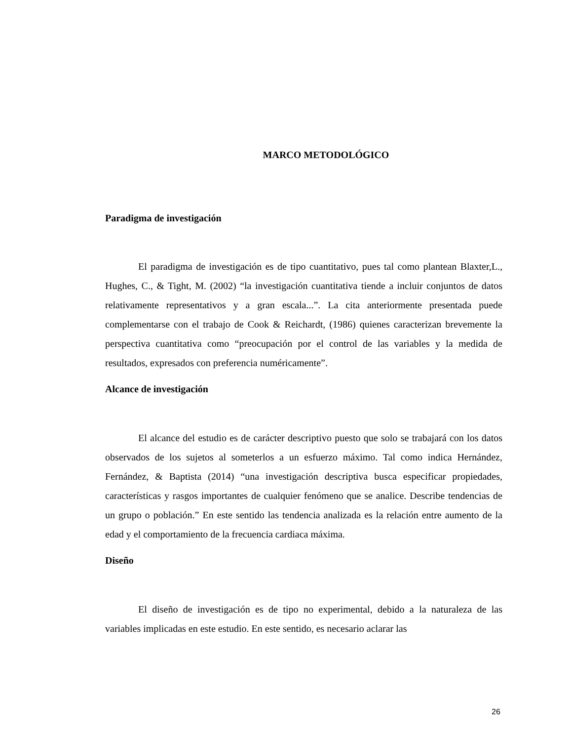MARCO METODOLÓGICO
Paradigma de investigación
El paradigma de investigación es de tipo cuantitativo, pues tal como plantean Blaxter,L., Hughes, C., & Tight, M. (2002) “la investigación cuantitativa tiende a incluir conjuntos de datos relativamente representativos y a gran escala...”. La cita anteriormente presentada puede complementarse con el trabajo de Cook & Reichardt, (1986) quienes caracterizan brevemente la perspectiva cuantitativa como “preocupación por el control de las variables y la medida de resultados, expresados con preferencia numéricamente”.
Alcance de investigación
El alcance del estudio es de carácter descriptivo puesto que solo se trabajará con los datos observados de los sujetos al someterlos a un esfuerzo máximo. Tal como indica Hernández, Fernández, & Baptista (2014) “una investigación descriptiva busca especificar propiedades, características y rasgos importantes de cualquier fenómeno que se analice. Describe tendencias de un grupo o población.” En este sentido las tendencia analizada es la relación entre aumento de la edad y el comportamiento de la frecuencia cardiaca máxima.
Diseño
El diseño de investigación es de tipo no experimental, debido a la naturaleza de las variables implicadas en este estudio. En este sentido, es necesario aclarar las
26